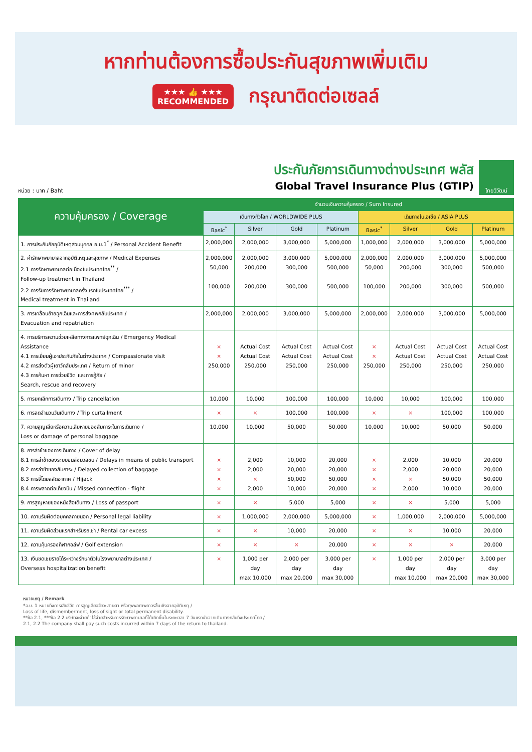หากท่านต้องการซื้อประกันสุขภาพเพิ่มเติม
★★★ 👍 ★★★
RECOMMENDED
กรุณาติดต่อเซลล์
หน่วย : บาท / Baht
ประกันภัยการเดินทางต่างประเทศ พลัส
Global Travel Insurance Plus (GTIP)
ไทยวิวัฒน์
| ความคุ้มครอง / Coverage | จำนวนเงินความคุ้มครอง / Sum Insured | | | | | | | |
| --- | --- | --- | --- | --- | --- | --- | --- | --- |
| | เดินทางทั่วโลก / WORLDWIDE PLUS | | | | เดินทางในเอเชีย / ASIA PLUS | | | |
| | Basic<sup>*</sup> | Silver | Gold | Platinum | Basic<sup>*</sup> | Silver | Gold | Platinum |
| 1. การประกันภัยอุบัติเหตุส่วนบุคคล อ.บ.1<sup>*</sup> / Personal Accident Benefit | 2,000,000 | 2,000,000 | 3,000,000 | 5,000,000 | 1,000,000 | 2,000,000 | 3,000,000 | 5,000,000 |
| 2. ค่ารักษาพยาบาลจากอุบัติเหตุและสุขภาพ / Medical Expenses 2.1 การรักษาพยาบาลต่อเนื่องในประเทศไทย<sup>**</sup> / Follow-up treatment in Thailand 2.2 การรับการรักษาพยาบาลครั้งแรกในประเทศไทย<sup>***</sup> / Medical treatment in Thailand | 2,000,000 50,000 100,000 | 2,000,000 200,000 200,000 | 3,000,000 300,000 300,000 | 5,000,000 500,000 500,000 | 2,000,000 50,000 100,000 | 2,000,000 200,000 200,000 | 3,000,000 300,000 300,000 | 5,000,000 500,000 500,000 |
| 3. การเคลื่อนย้ายฉุกเฉินและการส่งศพกลับประเทศ / Evacuation and repatriation | 2,000,000 | 2,000,000 | 3,000,000 | 5,000,000 | 2,000,000 | 2,000,000 | 3,000,000 | 5,000,000 |
| 4. การบริการความช่วยเหลือทางการแพทย์ฉุกเฉิน / Emergency Medical Assistance 4.1 การเยี่ยมผู้เอาประกันภัยในต่างประเทศ / Compassionate visit 4.2 การส่งตัวผู้เยาว์กลับประเทศ / Return of minor 4.3 การค้นหา การช่วยชีวิต และการกู้ภัย / Search, rescue and recovery | × × 250,000 | Actual Cost Actual Cost 250,000 | Actual Cost Actual Cost 250,000 | Actual Cost Actual Cost 250,000 | × × 250,000 | Actual Cost Actual Cost 250,000 | Actual Cost Actual Cost 250,000 | Actual Cost Actual Cost 250,000 |
| 5. การยกเลิกการเดินทาง / Trip cancellation | 10,000 | 10,000 | 100,000 | 100,000 | 10,000 | 10,000 | 100,000 | 100,000 |
| 6. การลดจำนวนวันเดินทาง / Trip curtailment | × | × | 100,000 | 100,000 | × | × | 100,000 | 100,000 |
| 7. ความสูญเสียหรือความเสียหายของสัมภาระในการเดินทาง / Loss or damage of personal baggage | 10,000 | 10,000 | 50,000 | 50,000 | 10,000 | 10,000 | 50,000 | 50,000 |
| 8. การล่าช้าของการเดินทาง / Cover of delay 8.1 การล่าช้าของระบบขนส่งมวลชน / Delays in means of public transport 8.2 การล่าช้าของสัมภาระ / Delayed collection of baggage 8.3 การจี้โดยสลัดอากาศ / Hijack 8.4 การพลาดต่อเที่ยวบิน / Missed connection - flight | × × × × | 2,000 2,000 × 2,000 | 10,000 20,000 50,000 10,000 | 20,000 20,000 50,000 20,000 | × × × × | 2,000 2,000 × 2,000 | 10,000 20,000 50,000 10,000 | 20,000 20,000 50,000 20,000 |
| 9. การสูญหายของหนังสือเดินทาง / Loss of passport | × | × | 5,000 | 5,000 | × | × | 5,000 | 5,000 |
| 10. ความรับผิดต่อบุคคลภายนอก / Personal legal liability | × | 1,000,000 | 2,000,000 | 5,000,000 | × | 1,000,000 | 2,000,000 | 5,000,000 |
| 11. ความรับผิดส่วนแรกสำหรับรถเช่า / Rental car excess | × | × | 10,000 | 20,000 | × | × | 10,000 | 20,000 |
| 12. ความคุ้มครองกีฬากอล์ฟ / Golf extension | × | × | × | 20,000 | × | × | × | 20,000 |
| 13. เงินชดเชยรายได้ระหว่างรักษาตัวในโรงพยาบาลต่างประเทศ / Overseas hospitalization benefit | × | 1,000 per day max 10,000 | 2,000 per day max 20,000 | 3,000 per day max 30,000 | × | 1,000 per day max 10,000 | 2,000 per day max 20,000 | 3,000 per day max 30,000 |
หมายเหตุ / Remark
*อ.บ. 1 หมายถึงการเสียชีวิต การสูญเสียอวัยวะ สายตา หรือทุพพลภาพถาวรสิ้นเชิงจากอุบัติเหตุ /
Loss of life, dismemberment, loss of sight or total permanent disability.
**ข้อ 2.1, ***ข้อ 2.2 บริษัทจะจ่ายค่าใช้จ่ายสำหรับการรักษาพยาบาลที่ได้เกิดขึ้นในระยะเวลา 7 วันแรกนับจากเดินทางกลับถึงประเทศไทย /
2.1, 2.2 The company shall pay such costs incurred within 7 days of the return to thailand.